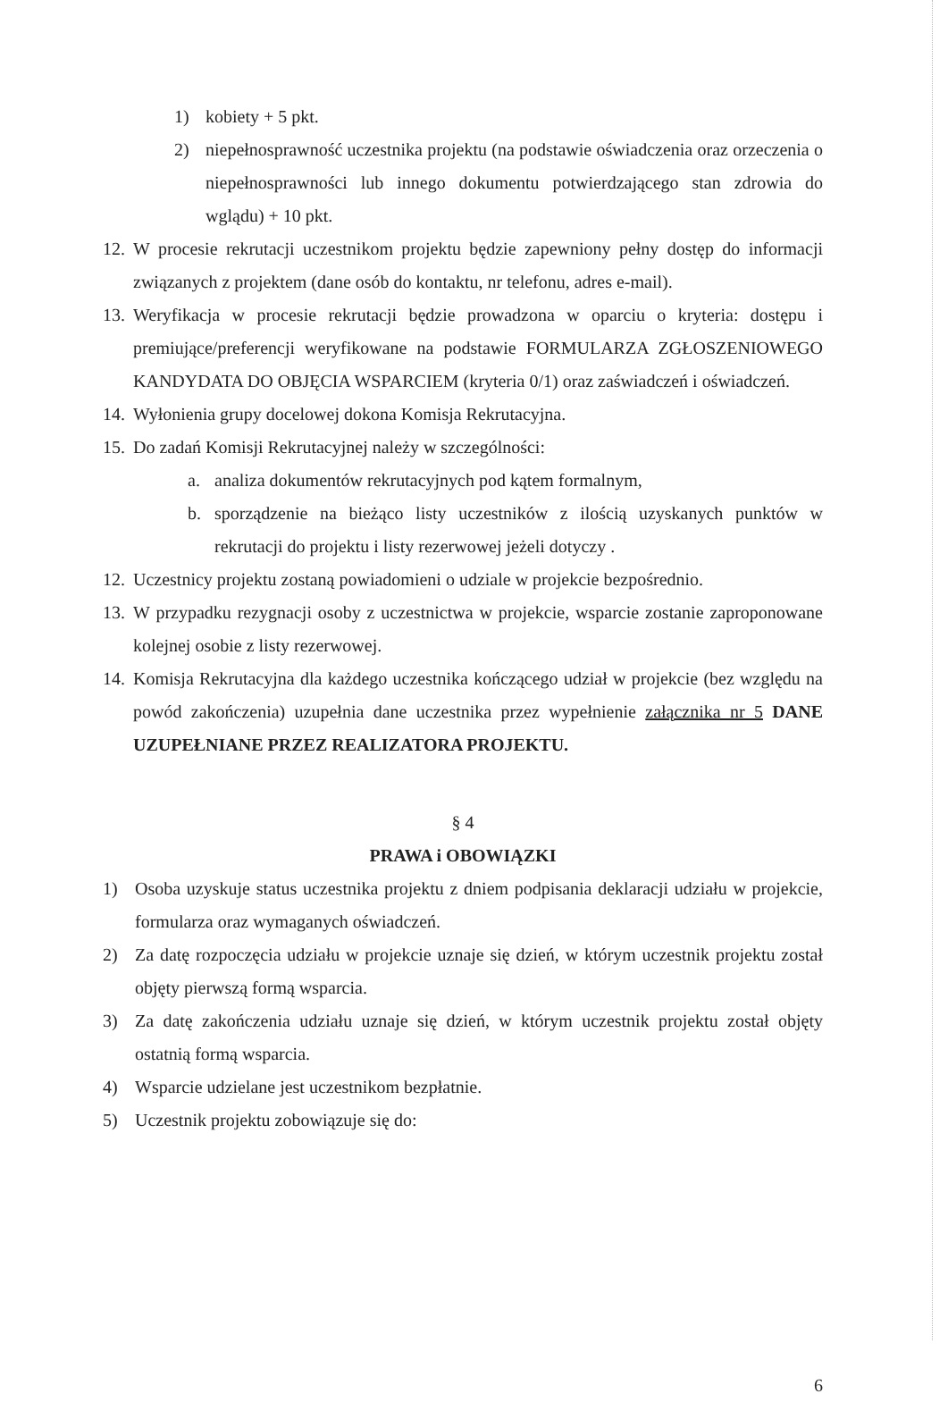1) kobiety + 5 pkt.
2) niepełnosprawność uczestnika projektu (na podstawie oświadczenia oraz orzeczenia o niepełnosprawności lub innego dokumentu potwierdzającego stan zdrowia do wglądu) + 10 pkt.
12. W procesie rekrutacji uczestnikom projektu będzie zapewniony pełny dostęp do informacji związanych z projektem (dane osób do kontaktu, nr telefonu, adres e-mail).
13. Weryfikacja w procesie rekrutacji będzie prowadzona w oparciu o kryteria: dostępu i premiujące/preferencji weryfikowane na podstawie FORMULARZA ZGŁOSZENIOWEGO KANDYDATA DO OBJĘCIA WSPARCIEM (kryteria 0/1) oraz zaświadczeń i oświadczeń.
14. Wyłonienia grupy docelowej dokona Komisja Rekrutacyjna.
15. Do zadań Komisji Rekrutacyjnej należy w szczególności:
a. analiza dokumentów rekrutacyjnych pod kątem formalnym,
b. sporządzenie na bieżąco listy uczestników z ilością uzyskanych punktów w rekrutacji do projektu i listy rezerwowej jeżeli dotyczy .
12. Uczestnicy projektu zostaną powiadomieni o udziale w projekcie bezpośrednio.
13. W przypadku rezygnacji osoby z uczestnictwa w projekcie, wsparcie zostanie zaproponowane kolejnej osobie z listy rezerwowej.
14. Komisja Rekrutacyjna dla każdego uczestnika kończącego udział w projekcie (bez względu na powód zakończenia) uzupełnia dane uczestnika przez wypełnienie załącznika nr 5 DANE UZUPEŁNIANE PRZEZ REALIZATORA PROJEKTU.
§ 4
PRAWA i OBOWIĄZKI
1) Osoba uzyskuje status uczestnika projektu z dniem podpisania deklaracji udziału w projekcie, formularza oraz wymaganych oświadczeń.
2) Za datę rozpoczęcia udziału w projekcie uznaje się dzień, w którym uczestnik projektu został objęty pierwszą formą wsparcia.
3) Za datę zakończenia udziału uznaje się dzień, w którym uczestnik projektu został objęty ostatnią formą wsparcia.
4) Wsparcie udzielane jest uczestnikom bezpłatnie.
5) Uczestnik projektu zobowiązuje się do:
6